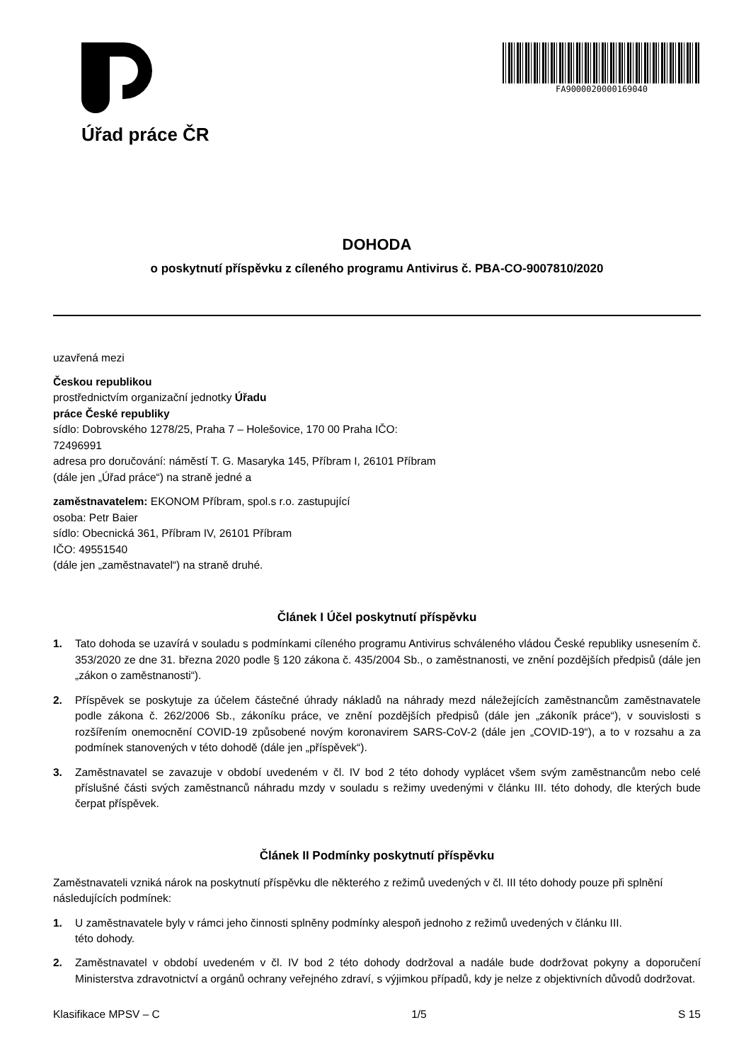Úřad práce ČR
FA9000020000169040
DOHODA
o poskytnutí příspěvku z cíleného programu Antivirus č. PBA-CO-9007810/2020
uzavřená mezi
Českou republikou
prostřednictvím organizační jednotky Úřadu
práce České republiky
sídlo: Dobrovského 1278/25, Praha 7 – Holešovice, 170 00 Praha IČO:
72496991
adresa pro doručování: náměstí T. G. Masaryka 145, Příbram I, 26101 Příbram
(dále jen „Úřad práce“) na straně jedné a
zaměstnavatelem: EKONOM Příbram, spol.s r.o. zastupující
osoba: Petr Baier
sídlo: Obecnická 361, Příbram IV, 26101 Příbram
IČO: 49551540
(dále jen „zaměstnavatel“) na straně druhé.
Článek I Účel poskytnutí příspěvku
1. Tato dohoda se uzavírá v souladu s podmínkami cíleného programu Antivirus schváleného vládou České republiky usnesením č. 353/2020 ze dne 31. března 2020 podle § 120 zákona č. 435/2004 Sb., o zaměstnanosti, ve znění pozdějších předpisů (dále jen „zákon o zaměstnanosti“).
2. Příspěvek se poskytuje za účelem částečné úhrady nákladů na náhrady mezd náležejících zaměstnancům zaměstnavatele podle zákona č. 262/2006 Sb., zákoníku práce, ve znění pozdějších předpisů (dále jen „zákoník práce“), v souvislosti s rozšířením onemocnění COVID-19 způsobené novým koronavirem SARS-CoV-2 (dále jen „COVID-19“), a to v rozsahu a za podmínek stanovených v této dohodě (dále jen „příspěvek“).
3. Zaměstnavatel se zavazuje v období uvedeném v čl. IV bod 2 této dohody vyplácet všem svým zaměstnancům nebo celé příslušné části svých zaměstnanců náhradu mzdy v souladu s režimy uvedenými v článku III. této dohody, dle kterých bude čerpat příspěvek.
Článek II Podmínky poskytnutí příspěvku
Zaměstnavateli vzniká nárok na poskytnutí příspěvku dle některého z režimů uvedených v čl. III této dohody pouze při splnění následujících podmínek:
1. U zaměstnavatele byly v rámci jeho činnosti splněny podmínky alespoň jednoho z režimů uvedených v článku III.
této dohody.
2. Zaměstnavatel v období uvedeném v čl. IV bod 2 této dohody dodržoval a nadále bude dodržovat pokyny a doporučení Ministerstva zdravotnictví a orgánů ochrany veřejného zdraví, s výjimkou případů, kdy je nelze z objektivních důvodů dodržovat.
Klasifikace MPSV – C 1/5 S 15